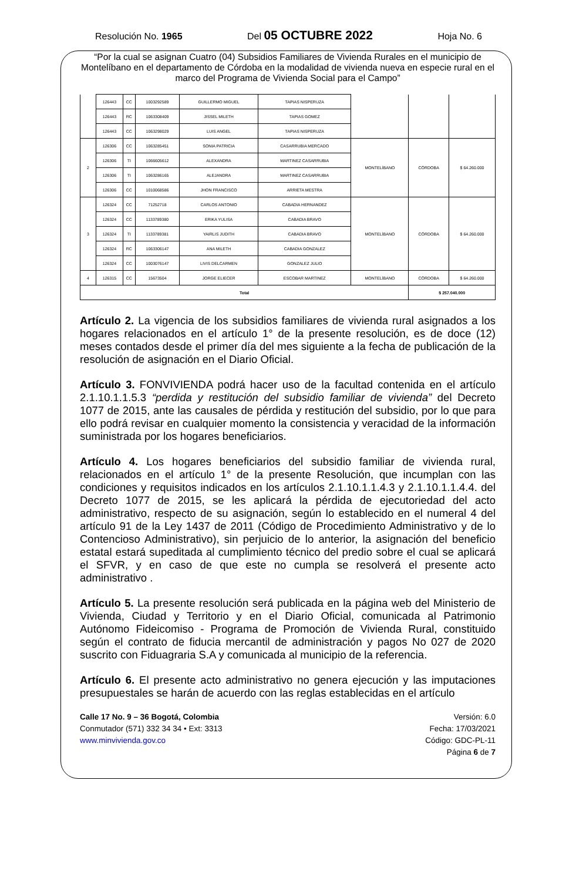Resolución No. 1965 Del 05 OCTUBRE 2022 Hoja No. 6
“Por la cual se asignan Cuatro (04) Subsidios Familiares de Vivienda Rurales en el municipio de Montelíbano en el departamento de Córdoba en la modalidad de vivienda nueva en especie rural en el marco del Programa de Vivienda Social para el Campo”
| | 126443 | CC | 1003292589 | GUILLERMO MIGUEL | TAPIAS NISPERUZA | | | |
| | 126443 | RC | 1063308409 | JISSEL MILETH | TAPIAS GOMEZ | | | |
| | 126443 | CC | 1063298029 | LUIS ANGEL | TAPIAS NISPERUZA | | | |
| 2 | 126306 | CC | 1063285451 | SONIA PATRICIA | CASARRUBIA MERCADO | MONTELÍBANO | CÓRDOBA | $ 64.260.000 |
| | 126306 | TI | 1066605612 | ALEXANDRA | MARTINEZ CASARRUBIA | | | |
| | 126306 | TI | 1063286165 | ALEJANDRA | MARTINEZ CASARRUBIA | | | |
| | 126306 | CC | 1010068586 | JHON FRANCISCO | ARRIETA MESTRA | | | |
| 3 | 126324 | CC | 71252718 | CARLOS ANTONIO | CABADIA HERNANDEZ | MONTELÍBANO | CÓRDOBA | $ 64.260.000 |
| | 126324 | CC | 1133789380 | ERIKA YULISA | CABADIA BRAVO | | | |
| | 126324 | TI | 1133789381 | YAIRLIS JUDITH | CABADIA BRAVO | | | |
| | 126324 | RC | 1063306147 | ANA MILETH | CABADIA GONZALEZ | | | |
| | 126324 | CC | 1003076147 | LIVIS DELCARMEN | GONZALEZ JULIO | | | |
| 4 | 126315 | CC | 15673504 | JORGE ELIECER | ESCOBAR MARTINEZ | MONTELÍBANO | CÓRDOBA | $ 64.260.000 |
| Total | | | | | | | $ 257.040.000 | |
Artículo 2. La vigencia de los subsidios familiares de vivienda rural asignados a los hogares relacionados en el artículo 1° de la presente resolución, es de doce (12) meses contados desde el primer día del mes siguiente a la fecha de publicación de la resolución de asignación en el Diario Oficial.
Artículo 3. FONVIVIENDA podrá hacer uso de la facultad contenida en el artículo 2.1.10.1.1.5.3 “perdida y restitución del subsidio familiar de vivienda” del Decreto 1077 de 2015, ante las causales de pérdida y restitución del subsidio, por lo que para ello podrá revisar en cualquier momento la consistencia y veracidad de la información suministrada por los hogares beneficiarios.
Artículo 4. Los hogares beneficiarios del subsidio familiar de vivienda rural, relacionados en el artículo 1° de la presente Resolución, que incumplan con las condiciones y requisitos indicados en los artículos 2.1.10.1.1.4.3 y 2.1.10.1.1.4.4. del Decreto 1077 de 2015, se les aplicará la pérdida de ejecutoriedad del acto administrativo, respecto de su asignación, según lo establecido en el numeral 4 del artículo 91 de la Ley 1437 de 2011 (Código de Procedimiento Administrativo y de lo Contencioso Administrativo), sin perjuicio de lo anterior, la asignación del beneficio estatal estará supeditada al cumplimiento técnico del predio sobre el cual se aplicará el SFVR, y en caso de que este no cumpla se resolverá el presente acto administrativo .
Artículo 5. La presente resolución será publicada en la página web del Ministerio de Vivienda, Ciudad y Territorio y en el Diario Oficial, comunicada al Patrimonio Autónomo Fideicomiso - Programa de Promoción de Vivienda Rural, constituido según el contrato de fiducia mercantil de administración y pagos No 027 de 2020 suscrito con Fiduagraria S.A y comunicada al municipio de la referencia.
Artículo 6. El presente acto administrativo no genera ejecución y las imputaciones presupuestales se harán de acuerdo con las reglas establecidas en el artículo
Calle 17 No. 9 – 36 Bogotá, Colombia
Conmutador (571) 332 34 34 • Ext: 3313
www.minvivienda.gov.co
Versión: 6.0
Fecha: 17/03/2021
Código: GDC-PL-11
Página 6 de 7